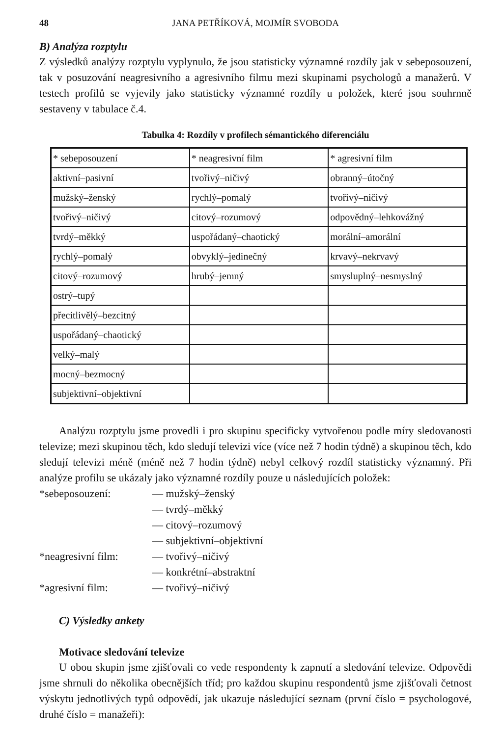48 JANA PETŘÍKOVÁ, MOJMÍR SVOBODA
B) Analýza rozptylu
Z výsledků analýzy rozptylu vyplynulo, že jsou statisticky významné rozdíly jak v sebeposouzení, tak v posuzování neagresivního a agresivního filmu mezi skupinami psychologů a manažerů. V testech profilů se vyjevily jako statisticky významné rozdíly u položek, které jsou souhrnně sestaveny v tabulace č.4.
Tabulka 4: Rozdíly v profilech sémantického diferenciálu
| * sebeposouzení | * neagresivní film | * agresivní film |
| aktivní–pasivní | tvořivý–ničivý | obranný–útočný |
| mužský–ženský | rychlý–pomalý | tvořivý–ničivý |
| tvořivý–ničivý | citový–rozumový | odpovědný–lehkovážný |
| tvrdý–měkký | uspořádaný–chaotický | morální–amorální |
| rychlý–pomalý | obvyklý–jedinečný | krvavý–nekrvavý |
| citový–rozumový | hrubý–jemný | smysluplný–nesmyslný |
| ostrý–tupý | | |
| přecitlivělý–bezcitný | | |
| uspořádaný–chaotický | | |
| velký–malý | | |
| mocný–bezmocný | | |
| subjektivní–objektivní | | |
Analýzu rozptylu jsme provedli i pro skupinu specificky vytvořenou podle míry sledovanosti televize; mezi skupinou těch, kdo sledují televizi více (více než 7 hodin týdně) a skupinou těch, kdo sledují televizi méně (méně než 7 hodin týdně) nebyl celkový rozdíl statisticky významný. Při analýze profilu se ukázaly jako významné rozdíly pouze u následujících položek:
*sebeposouzení: — mužský–ženský — tvrdý–měkký — citový–rozumový — subjektivní–objektivní *neagresivní film: — tvořivý–ničivý — konkrétní–abstraktní *agresivní film: — tvořivý–ničivý
C) Výsledky ankety
Motivace sledování televize
U obou skupin jsme zjišťovali co vede respondenty k zapnutí a sledování televize. Odpovědi jsme shrnuli do několika obecnějších tříd; pro každou skupinu respondentů jsme zjišťovali četnost výskytu jednotlivých typů odpovědí, jak ukazuje následující seznam (první číslo = psychologové, druhé číslo = manažeři):